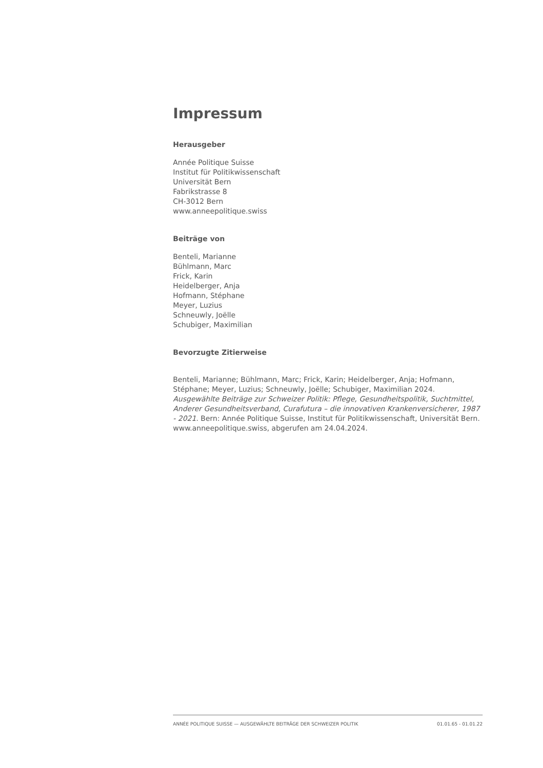Impressum
Herausgeber
Année Politique Suisse
Institut für Politikwissenschaft
Universität Bern
Fabrikstrasse 8
CH-3012 Bern
www.anneepolitique.swiss
Beiträge von
Benteli, Marianne
Bühlmann, Marc
Frick, Karin
Heidelberger, Anja
Hofmann, Stéphane
Meyer, Luzius
Schneuwly, Joëlle
Schubiger, Maximilian
Bevorzugte Zitierweise
Benteli, Marianne; Bühlmann, Marc; Frick, Karin; Heidelberger, Anja; Hofmann, Stéphane; Meyer, Luzius; Schneuwly, Joëlle; Schubiger, Maximilian 2024. Ausgewählte Beiträge zur Schweizer Politik: Pflege, Gesundheitspolitik, Suchtmittel, Anderer Gesundheitsverband, Curafutura – die innovativen Krankenversicherer, 1987 - 2021. Bern: Année Politique Suisse, Institut für Politikwissenschaft, Universität Bern. www.anneepolitique.swiss, abgerufen am 24.04.2024.
ANNÉE POLITIQUE SUISSE — AUSGEWÄHLTE BEITRÄGE DER SCHWEIZER POLITIK 01.01.65 - 01.01.22